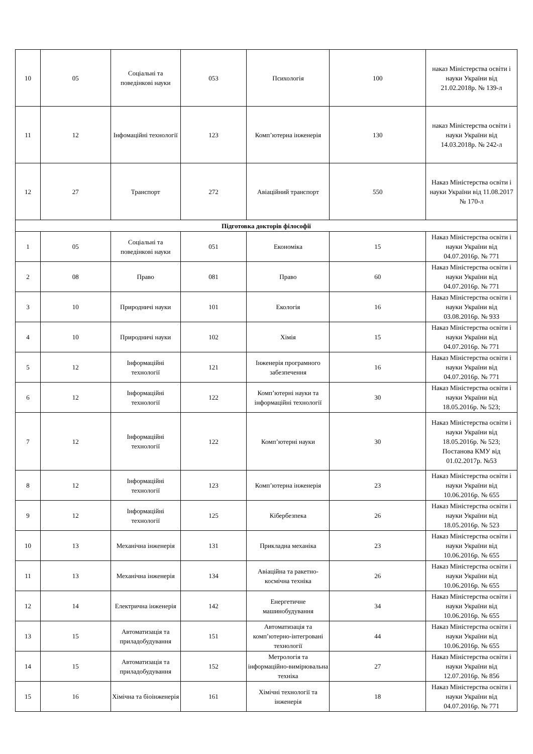| 10 | 05 | Соціальні та поведінкові науки | 053 | Психологія | 100 | наказ Міністерства освіти і науки України від 21.02.2018р. № 139-л |
| 11 | 12 | Інфомаційні технології | 123 | Комп’ютерна інженерія | 130 | наказ Міністерства освіти і науки України від 14.03.2018р. № 242-л |
| 12 | 27 | Транспорт | 272 | Авіаційний транспорт | 550 | Наказ Міністерства освіти і науки України від 11.08.2017 № 170-л |
| Підготовка докторів філософії | | | | | | |
| 1 | 05 | Соціальні та поведінкові науки | 051 | Економіка | 15 | Наказ Міністерства освіти і науки України від 04.07.2016р. № 771 |
| 2 | 08 | Право | 081 | Право | 60 | Наказ Міністерства освіти і науки України від 04.07.2016р. № 771 |
| 3 | 10 | Природничі науки | 101 | Екологія | 16 | Наказ Міністерства освіти і науки України від 03.08.2016р. № 933 |
| 4 | 10 | Природничі науки | 102 | Хімія | 15 | Наказ Міністерства освіти і науки України від 04.07.2016р. № 771 |
| 5 | 12 | Інформаційні технології | 121 | Інженерія програмного забезпечення | 16 | Наказ Міністерства освіти і науки України від 04.07.2016р. № 771 |
| 6 | 12 | Інформаційні технології | 122 | Комп’ютерні науки та інформаційні технології | 30 | Наказ Міністерства освіти і науки України від 18.05.2016р. № 523; |
| 7 | 12 | Інформаційні технології | 122 | Комп’ютерні науки | 30 | Наказ Міністерства освіти і науки України від 18.05.2016р. № 523; Постанова КМУ від 01.02.2017р. №53 |
| 8 | 12 | Інформаційні технології | 123 | Комп’ютерна інженерія | 23 | Наказ Міністерства освіти і науки України від 10.06.2016р. № 655 |
| 9 | 12 | Інформаційні технології | 125 | Кібербезпека | 26 | Наказ Міністерства освіти і науки України від 18.05.2016р. № 523 |
| 10 | 13 | Механічна інженерія | 131 | Прикладна механіка | 23 | Наказ Міністерства освіти і науки України від 10.06.2016р. № 655 |
| 11 | 13 | Механічна інженерія | 134 | Авіаційна та ракетно-космічна техніка | 26 | Наказ Міністерства освіти і науки України від 10.06.2016р. № 655 |
| 12 | 14 | Електрична інженерія | 142 | Енергетичне машинобудування | 34 | Наказ Міністерства освіти і науки України від 10.06.2016р. № 655 |
| 13 | 15 | Автоматизація та приладобудування | 151 | Автоматизація та комп’ютерно-інтегровані технології | 44 | Наказ Міністерства освіти і науки України від 10.06.2016р. № 655 |
| 14 | 15 | Автоматизація та приладобудування | 152 | Метрологія та інформаційно-вимірювальна техніка | 27 | Наказ Міністерства освіти і науки України від 12.07.2016р. № 856 |
| 15 | 16 | Хімічна та біоінженерія | 161 | Хімічні технології та інженерія | 18 | Наказ Міністерства освіти і науки України від 04.07.2016р. № 771 |